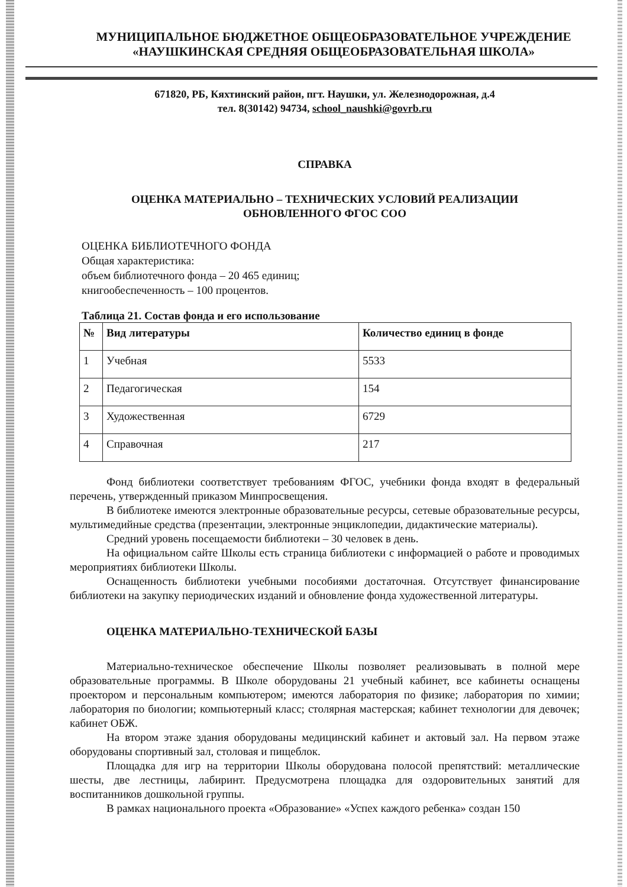МУНИЦИПАЛЬНОЕ БЮДЖЕТНОЕ ОБЩЕОБРАЗОВАТЕЛЬНОЕ УЧРЕЖДЕНИЕ
«НАУШКИНСКАЯ СРЕДНЯЯ ОБЩЕОБРАЗОВАТЕЛЬНАЯ ШКОЛА»
671820, РБ, Кяхтинский район, пгт. Наушки, ул. Железнодорожная, д.4
тел. 8(30142) 94734, school_naushki@govrb.ru
СПРАВКА
ОЦЕНКА МАТЕРИАЛЬНО – ТЕХНИЧЕСКИХ УСЛОВИЙ РЕАЛИЗАЦИИ
ОБНОВЛЕННОГО ФГОС СОО
ОЦЕНКА БИБЛИОТЕЧНОГО ФОНДА
Общая характеристика:
объем библиотечного фонда – 20 465 единиц;
книгообеспеченность – 100 процентов.
Таблица 21. Состав фонда и его использование
| № | Вид литературы | Количество единиц в фонде |
| --- | --- | --- |
| 1 | Учебная | 5533 |
| 2 | Педагогическая | 154 |
| 3 | Художественная | 6729 |
| 4 | Справочная | 217 |
Фонд библиотеки соответствует требованиям ФГОС, учебники фонда входят в федеральный перечень, утвержденный приказом Минпросвещения.
В библиотеке имеются электронные образовательные ресурсы, сетевые образовательные ресурсы, мультимедийные средства (презентации, электронные энциклопедии, дидактические материалы).
Средний уровень посещаемости библиотеки – 30 человек в день.
На официальном сайте Школы есть страница библиотеки с информацией о работе и проводимых мероприятиях библиотеки Школы.
Оснащенность библиотеки учебными пособиями достаточная. Отсутствует финансирование библиотеки на закупку периодических изданий и обновление фонда художественной литературы.
ОЦЕНКА МАТЕРИАЛЬНО-ТЕХНИЧЕСКОЙ БАЗЫ
Материально-техническое обеспечение Школы позволяет реализовывать в полной мере образовательные программы. В Школе оборудованы 21 учебный кабинет, все кабинеты оснащены проектором и персональным компьютером; имеются лаборатория по физике; лаборатория по химии; лаборатория по биологии; компьютерный класс; столярная мастерская; кабинет технологии для девочек; кабинет ОБЖ.
На втором этаже здания оборудованы медицинский кабинет и актовый зал. На первом этаже оборудованы спортивный зал, столовая и пищеблок.
Площадка для игр на территории Школы оборудована полосой препятствий: металлические шесты, две лестницы, лабиринт. Предусмотрена площадка для оздоровительных занятий для воспитанников дошкольной группы.
В рамках национального проекта «Образование» «Успех каждого ребенка» создан 150